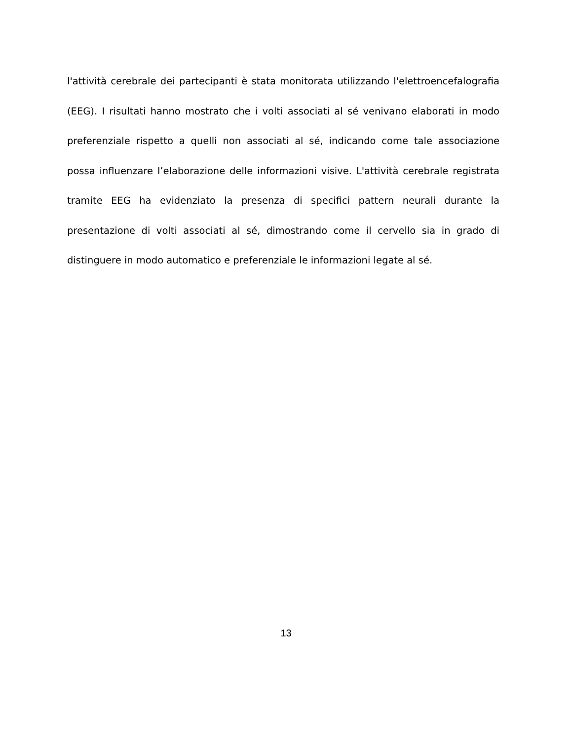l'attività cerebrale dei partecipanti è stata monitorata utilizzando l'elettroencefalografia (EEG). I risultati hanno mostrato che i volti associati al sé venivano elaborati in modo preferenziale rispetto a quelli non associati al sé, indicando come tale associazione possa influenzare l’elaborazione delle informazioni visive. L'attività cerebrale registrata tramite EEG ha evidenziato la presenza di specifici pattern neurali durante la presentazione di volti associati al sé, dimostrando come il cervello sia in grado di distinguere in modo automatico e preferenziale le informazioni legate al sé.
13